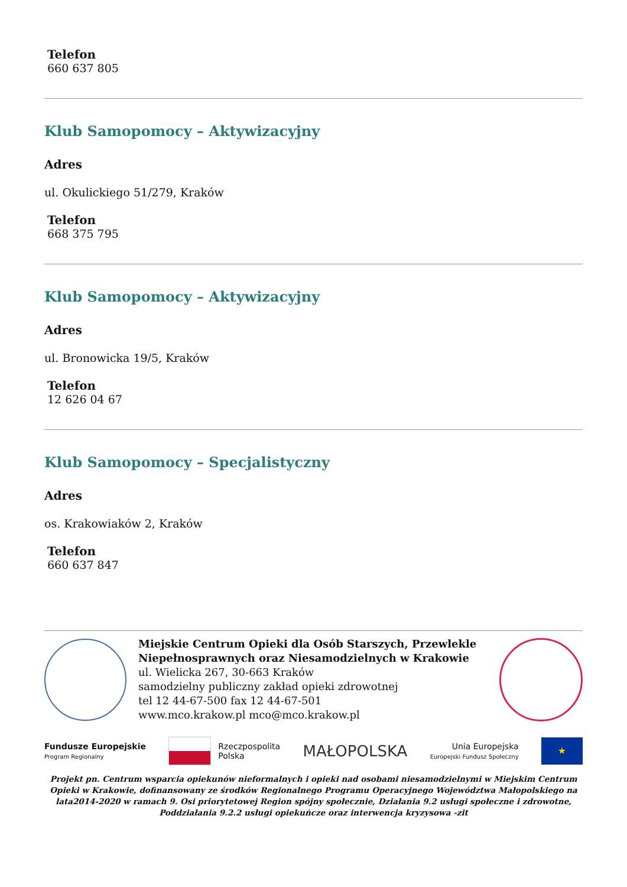Telefon
660 637 805
Klub Samopomocy – Aktywizacyjny
Adres
ul. Okulickiego 51/279, Kraków
Telefon
668 375 795
Klub Samopomocy – Aktywizacyjny
Adres
ul. Bronowicka 19/5, Kraków
Telefon
12 626 04 67
Klub Samopomocy – Specjalistyczny
Adres
os. Krakowiaków 2, Kraków
Telefon
660 637 847
Miejskie Centrum Opieki dla Osób Starszych, Przewlekle Niepełnosprawnych oraz Niesamodzielnych w Krakowie
ul. Wielicka 267, 30-663 Kraków
samodzielny publiczny zakład opieki zdrowotnej
tel 12 44-67-500 fax 12 44-67-501
www.mco.krakow.pl mco@mco.krakow.pl
Fundusze Europejskie
Program Regionalny
Rzeczpospolita
Polska
MAŁOPOLSKA
Unia Europejska
Europejski Fundusz Społeczny
★
Projekt pn. Centrum wsparcia opiekunów nieformalnych i opieki nad osobami niesamodzielnymi w Miejskim Centrum Opieki w Krakowie, dofinansowany ze środków Regionalnego Programu Operacyjnego Województwa Małopolskiego na lata2014-2020 w ramach 9. Osi priorytetowej Region spójny społecznie, Działania 9.2 usługi społeczne i zdrowotne, Poddziałania 9.2.2 usługi opiekuńcze oraz interwencja kryzysowa -zit